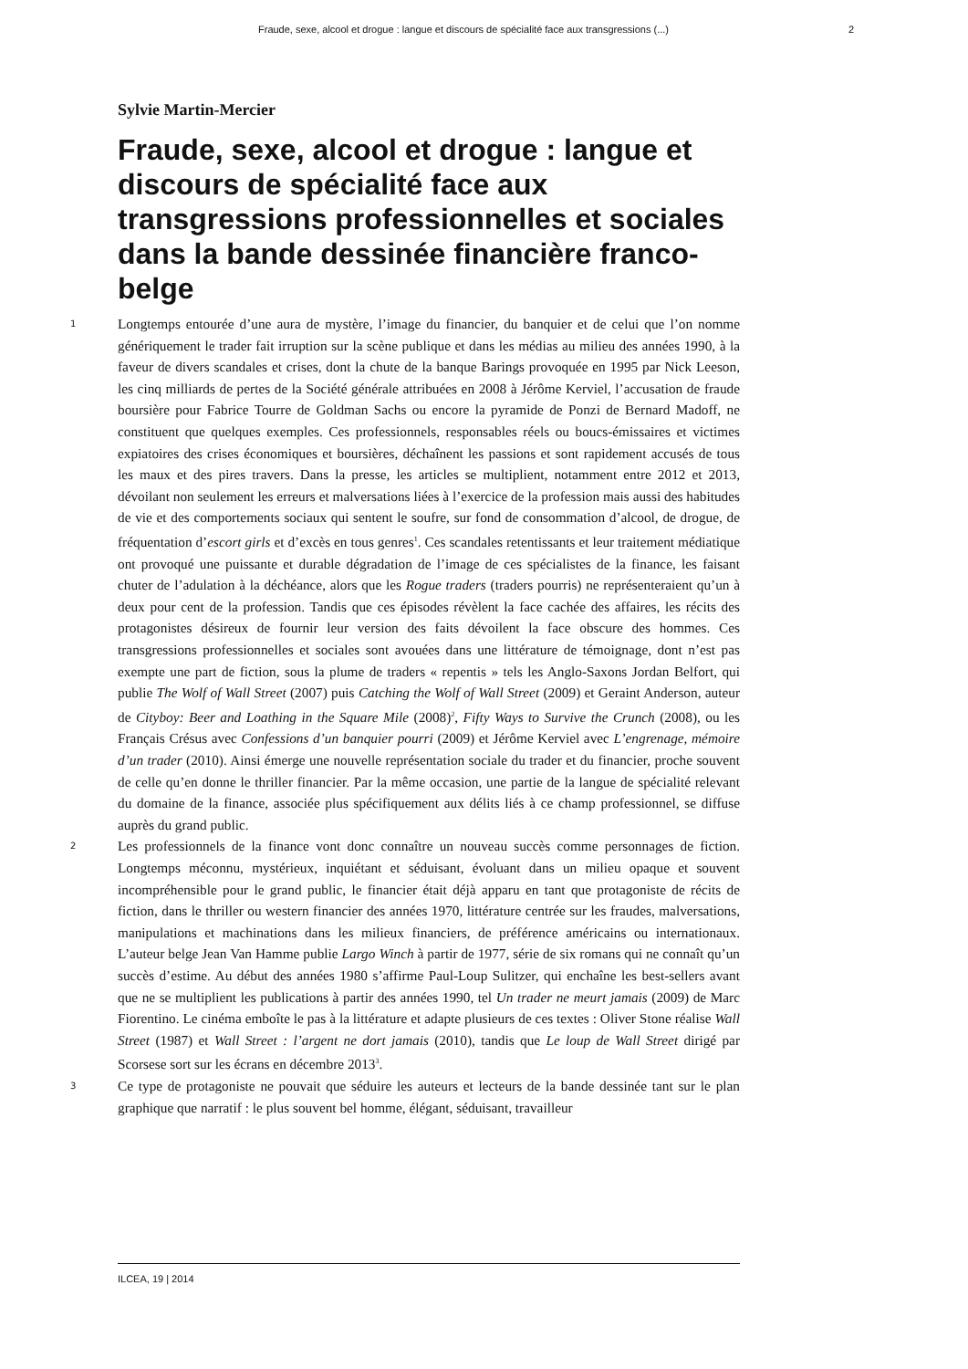Fraude, sexe, alcool et drogue : langue et discours de spécialité face aux transgressions (...) 2
Sylvie Martin-Mercier
Fraude, sexe, alcool et drogue : langue et discours de spécialité face aux transgressions professionnelles et sociales dans la bande dessinée financière franco-belge
1 Longtemps entourée d’une aura de mystère, l’image du financier, du banquier et de celui que l’on nomme génériquement le trader fait irruption sur la scène publique et dans les médias au milieu des années 1990, à la faveur de divers scandales et crises, dont la chute de la banque Barings provoquée en 1995 par Nick Leeson, les cinq milliards de pertes de la Société générale attribuées en 2008 à Jérôme Kerviel, l’accusation de fraude boursière pour Fabrice Tourre de Goldman Sachs ou encore la pyramide de Ponzi de Bernard Madoff, ne constituent que quelques exemples. Ces professionnels, responsables réels ou boucs-émissaires et victimes expiatoires des crises économiques et boursières, déchaînent les passions et sont rapidement accusés de tous les maux et des pires travers. Dans la presse, les articles se multiplient, notamment entre 2012 et 2013, dévoilant non seulement les erreurs et malversations liées à l’exercice de la profession mais aussi des habitudes de vie et des comportements sociaux qui sentent le soufre, sur fond de consommation d’alcool, de drogue, de fréquentation d’escort girls et d’excès en tous genres<sup>1</sup>. Ces scandales retentissants et leur traitement médiatique ont provoqué une puissante et durable dégradation de l’image de ces spécialistes de la finance, les faisant chuter de l’adulation à la déchéance, alors que les Rogue traders (traders pourris) ne représenteraient qu’un à deux pour cent de la profession. Tandis que ces épisodes révèlent la face cachée des affaires, les récits des protagonistes désireux de fournir leur version des faits dévoilent la face obscure des hommes. Ces transgressions professionnelles et sociales sont avouées dans une littérature de témoignage, dont n’est pas exempte une part de fiction, sous la plume de traders « repentis » tels les Anglo-Saxons Jordan Belfort, qui publie The Wolf of Wall Street (2007) puis Catching the Wolf of Wall Street (2009) et Geraint Anderson, auteur de Cityboy: Beer and Loathing in the Square Mile (2008)<sup>2</sup>, Fifty Ways to Survive the Crunch (2008), ou les Français Crésus avec Confessions d’un banquier pourri (2009) et Jérôme Kerviel avec L’engrenage, mémoire d’un trader (2010). Ainsi émerge une nouvelle représentation sociale du trader et du financier, proche souvent de celle qu’en donne le thriller financier. Par la même occasion, une partie de la langue de spécialité relevant du domaine de la finance, associée plus spécifiquement aux délits liés à ce champ professionnel, se diffuse auprès du grand public.
2 Les professionnels de la finance vont donc connaître un nouveau succès comme personnages de fiction. Longtemps méconnu, mystérieux, inquiétant et séduisant, évoluant dans un milieu opaque et souvent incompréhensible pour le grand public, le financier était déjà apparu en tant que protagoniste de récits de fiction, dans le thriller ou western financier des années 1970, littérature centrée sur les fraudes, malversations, manipulations et machinations dans les milieux financiers, de préférence américains ou internationaux. L’auteur belge Jean Van Hamme publie Largo Winch à partir de 1977, série de six romans qui ne connaît qu’un succès d’estime. Au début des années 1980 s’affirme Paul-Loup Sulitzer, qui enchaîne les best-sellers avant que ne se multiplient les publications à partir des années 1990, tel Un trader ne meurt jamais (2009) de Marc Fiorentino. Le cinéma emboîte le pas à la littérature et adapte plusieurs de ces textes : Oliver Stone réalise Wall Street (1987) et Wall Street : l’argent ne dort jamais (2010), tandis que Le loup de Wall Street dirigé par Scorsese sort sur les écrans en décembre 2013<sup>3</sup>.
3 Ce type de protagoniste ne pouvait que séduire les auteurs et lecteurs de la bande dessinée tant sur le plan graphique que narratif : le plus souvent bel homme, élégant, séduisant, travailleur
ILCEA, 19 | 2014